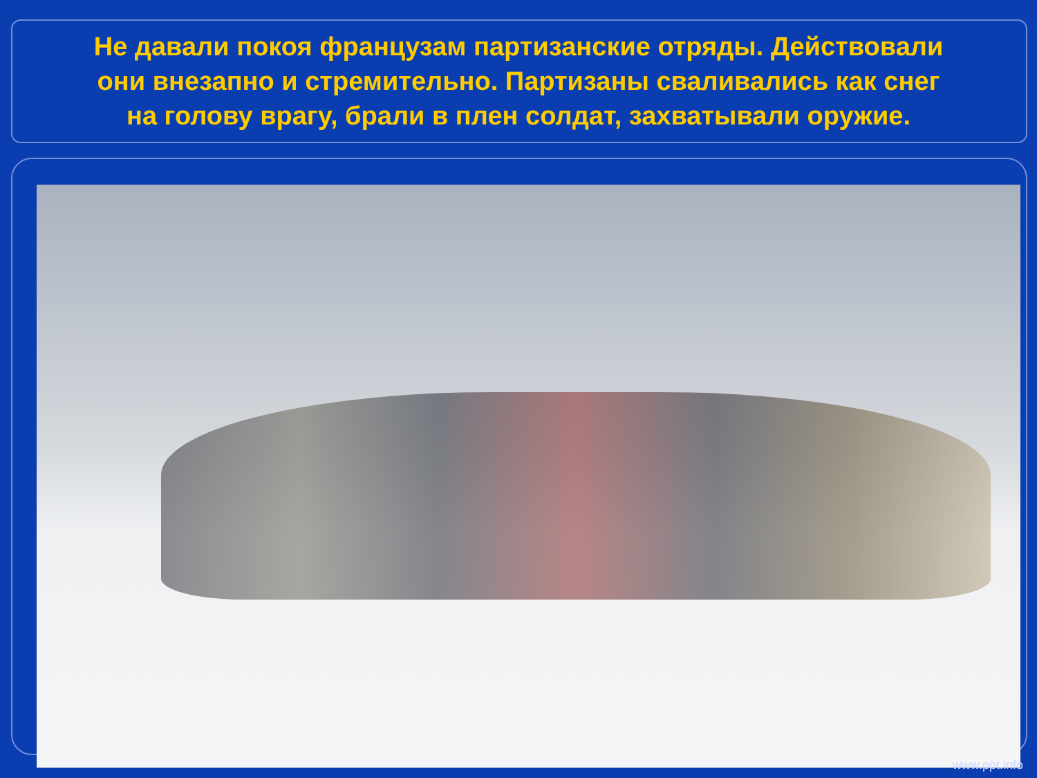Не давали покоя французам партизанские отряды. Действовали они внезапно и стремительно. Партизаны сваливались как снег на голову врагу, брали в плен солдат, захватывали оружие.
www.ppt.info